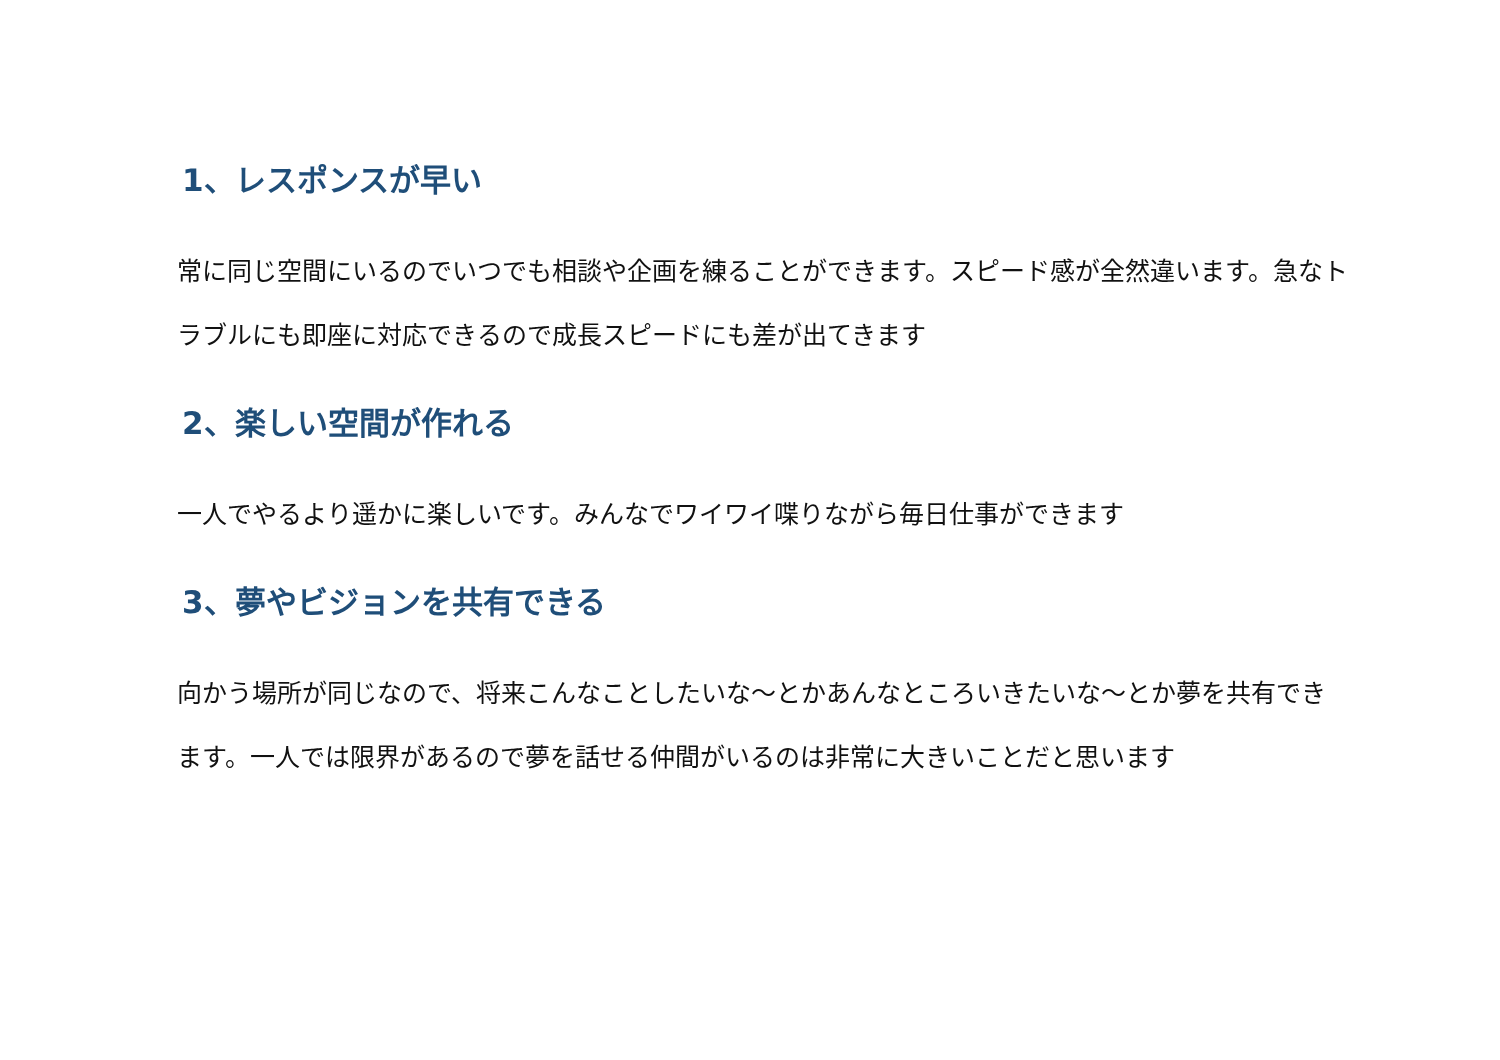1、レスポンスが早い
常に同じ空間にいるのでいつでも相談や企画を練ることができます。スピード感が全然違います。急なトラブルにも即座に対応できるので成長スピードにも差が出てきます
2、楽しい空間が作れる
一人でやるより遥かに楽しいです。みんなでワイワイ喋りながら毎日仕事ができます
3、夢やビジョンを共有できる
向かう場所が同じなので、将来こんなことしたいな～とかあんなところいきたいな～とか夢を共有できます。一人では限界があるので夢を話せる仲間がいるのは非常に大きいことだと思います